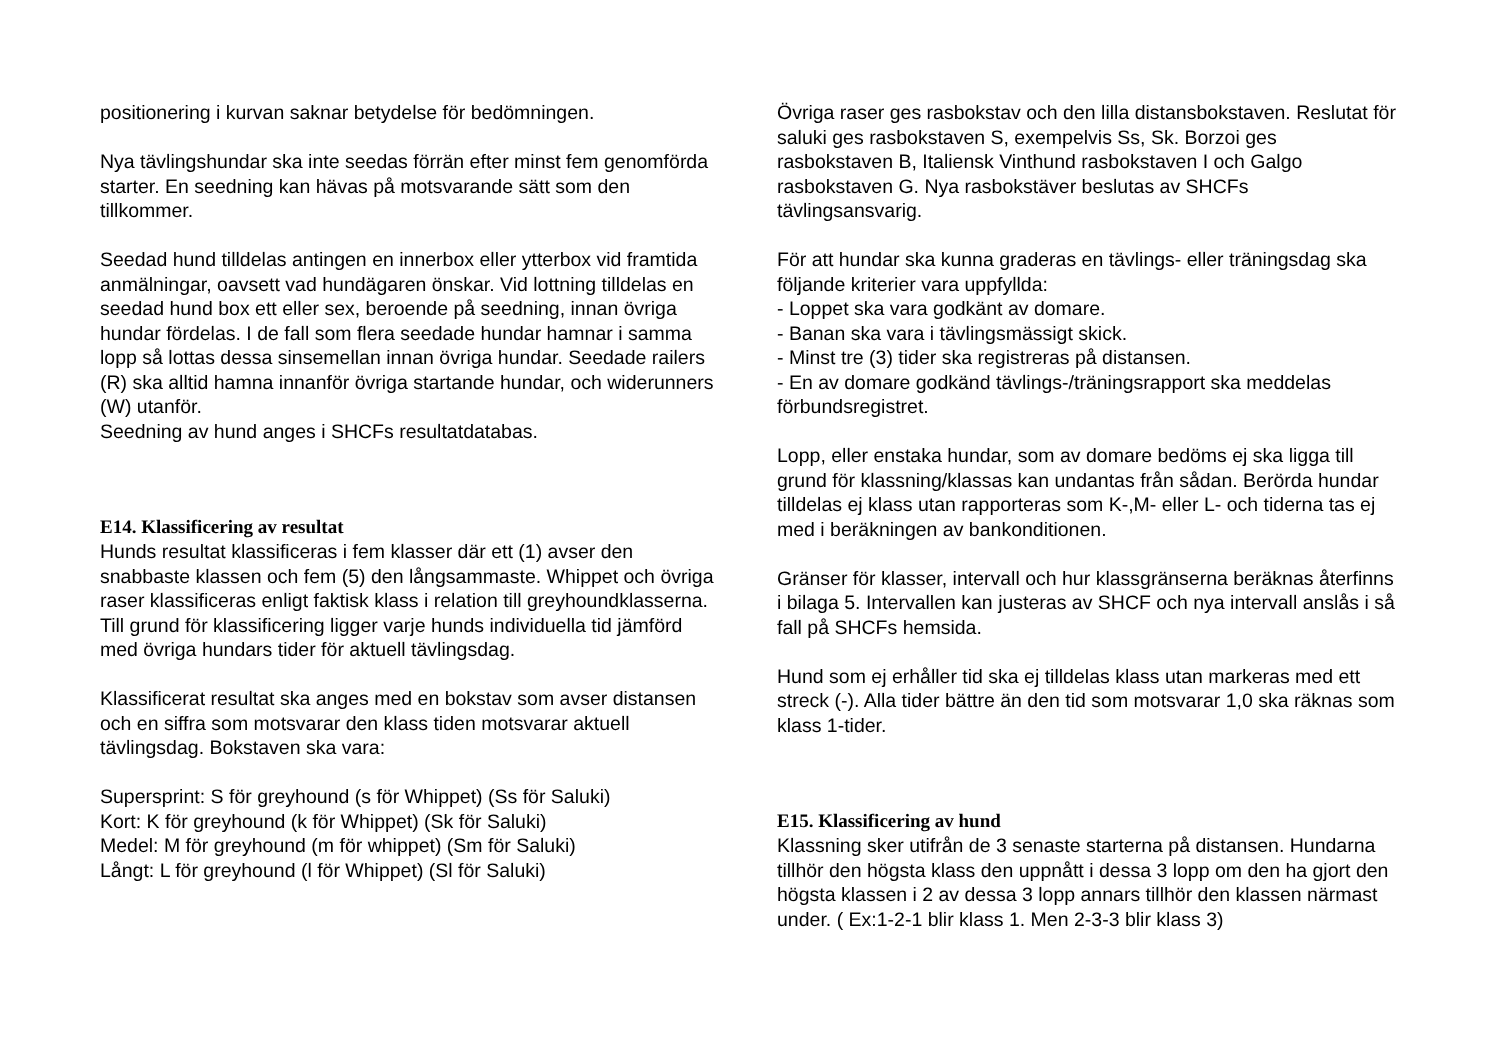positionering i kurvan saknar betydelse för bedömningen.
Nya tävlingshundar ska inte seedas förrän efter minst fem genomförda starter. En seedning kan hävas på motsvarande sätt som den tillkommer.
Seedad hund tilldelas antingen en innerbox eller ytterbox vid framtida anmälningar, oavsett vad hundägaren önskar. Vid lottning tilldelas en seedad hund box ett eller sex, beroende på seedning, innan övriga hundar fördelas. I de fall som flera seedade hundar hamnar i samma lopp så lottas dessa sinsemellan innan övriga hundar. Seedade railers (R) ska alltid hamna innanför övriga startande hundar, och widerunners (W) utanför.
Seedning av hund anges i SHCFs resultatdatabas.
E14. Klassificering av resultat
Hunds resultat klassificeras i fem klasser där ett (1) avser den snabbaste klassen och fem (5) den långsammaste. Whippet och övriga raser klassificeras enligt faktisk klass i relation till greyhoundklasserna. Till grund för klassificering ligger varje hunds individuella tid jämförd med övriga hundars tider för aktuell tävlingsdag.
Klassificerat resultat ska anges med en bokstav som avser distansen och en siffra som motsvarar den klass tiden motsvarar aktuell tävlingsdag. Bokstaven ska vara:
Supersprint: S för greyhound (s för Whippet) (Ss för Saluki)
Kort: K för greyhound (k för Whippet) (Sk för Saluki)
Medel: M för greyhound (m för whippet) (Sm för Saluki)
Långt: L för greyhound (l för Whippet) (Sl för Saluki)
Övriga raser ges rasbokstav och den lilla distansbokstaven. Reslutat för saluki ges rasbokstaven S, exempelvis Ss, Sk. Borzoi ges rasbokstaven B, Italiensk Vinthund rasbokstaven I och Galgo rasbokstaven G. Nya rasbokstäver beslutas av SHCFs tävlingsansvarig.
För att hundar ska kunna graderas en tävlings- eller träningsdag ska följande kriterier vara uppfyllda:
- Loppet ska vara godkänt av domare.
- Banan ska vara i tävlingsmässigt skick.
- Minst tre (3) tider ska registreras på distansen.
- En av domare godkänd tävlings-/träningsrapport ska meddelas förbundsregistret.
Lopp, eller enstaka hundar, som av domare bedöms ej ska ligga till grund för klassning/klassas kan undantas från sådan. Berörda hundar tilldelas ej klass utan rapporteras som K-,M- eller L- och tiderna tas ej med i beräkningen av bankonditionen.
Gränser för klasser, intervall och hur klassgränserna beräknas återfinns i bilaga 5. Intervallen kan justeras av SHCF och nya intervall anslås i så fall på SHCFs hemsida.
Hund som ej erhåller tid ska ej tilldelas klass utan markeras med ett streck (-). Alla tider bättre än den tid som motsvarar 1,0 ska räknas som klass 1-tider.
E15. Klassificering av hund
Klassning sker utifrån de 3 senaste starterna på distansen. Hundarna tillhör den högsta klass den uppnått i dessa 3 lopp om den ha gjort den högsta klassen i 2 av dessa 3 lopp annars tillhör den klassen närmast under. ( Ex:1-2-1 blir klass 1. Men 2-3-3 blir klass 3)